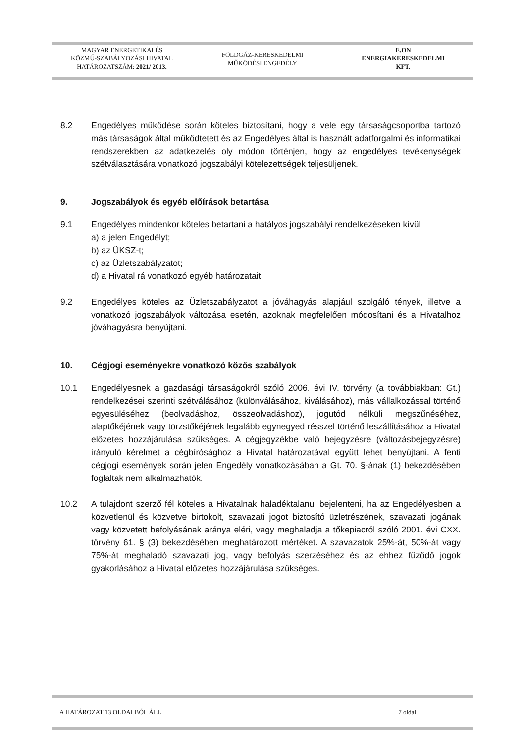MAGYAR ENERGETIKAI ÉS
KÖZMŰ-SZABÁLYOZÁSI HIVATAL
HATÁROZATSZÁM: 2021/ 2013.
FÖLDGÁZ-KERESKEDELMI
MŰKÖDÉSI ENGEDÉLY
E.ON
ENERGIAKERESKEDELMI
KFT.
8.2 Engedélyes működése során köteles biztosítani, hogy a vele egy társaságcsoportba tartozó más társaságok által működtetett és az Engedélyes által is használt adatforgalmi és informatikai rendszerekben az adatkezelés oly módon történjen, hogy az engedélyes tevékenységek szétválasztására vonatkozó jogszabályi kötelezettségek teljesüljenek.
9. Jogszabályok és egyéb előírások betartása
9.1 Engedélyes mindenkor köteles betartani a hatályos jogszabályi rendelkezéseken kívül
a) a jelen Engedélyt;
b) az ÜKSZ-t;
c) az Üzletszabályzatot;
d) a Hivatal rá vonatkozó egyéb határozatait.
9.2 Engedélyes köteles az Üzletszabályzatot a jóváhagyás alapjául szolgáló tények, illetve a vonatkozó jogszabályok változása esetén, azoknak megfelelően módosítani és a Hivatalhoz jóváhagyásra benyújtani.
10. Cégjogi eseményekre vonatkozó közös szabályok
10.1 Engedélyesnek a gazdasági társaságokról szóló 2006. évi IV. törvény (a továbbiakban: Gt.) rendelkezései szerinti szétválásához (különválásához, kiválásához), más vállalkozással történő egyesüléséhez (beolvadáshoz, összeolvadáshoz), jogutód nélküli megszűnéséhez, alaptőkéjének vagy törzstőkéjének legalább egynegyed résszel történő leszállításához a Hivatal előzetes hozzájárulása szükséges. A cégjegyzékbe való bejegyzésre (változásbejegyzésre) irányuló kérelmet a cégbírósághoz a Hivatal határozatával együtt lehet benyújtani. A fenti cégjogi események során jelen Engedély vonatkozásában a Gt. 70. §-ának (1) bekezdésében foglaltak nem alkalmazhatók.
10.2 A tulajdont szerző fél köteles a Hivatalnak haladéktalanul bejelenteni, ha az Engedélyesben a közvetlenül és közvetve birtokolt, szavazati jogot biztosító üzletrészének, szavazati jogának vagy közvetett befolyásának aránya eléri, vagy meghaladja a tőkepiacról szóló 2001. évi CXX. törvény 61. § (3) bekezdésében meghatározott mértéket. A szavazatok 25%-át, 50%-át vagy 75%-át meghaladó szavazati jog, vagy befolyás szerzéséhez és az ehhez fűződő jogok gyakorlásához a Hivatal előzetes hozzájárulása szükséges.
A HATÁROZAT 13 OLDALBÓL ÁLL 7 oldal